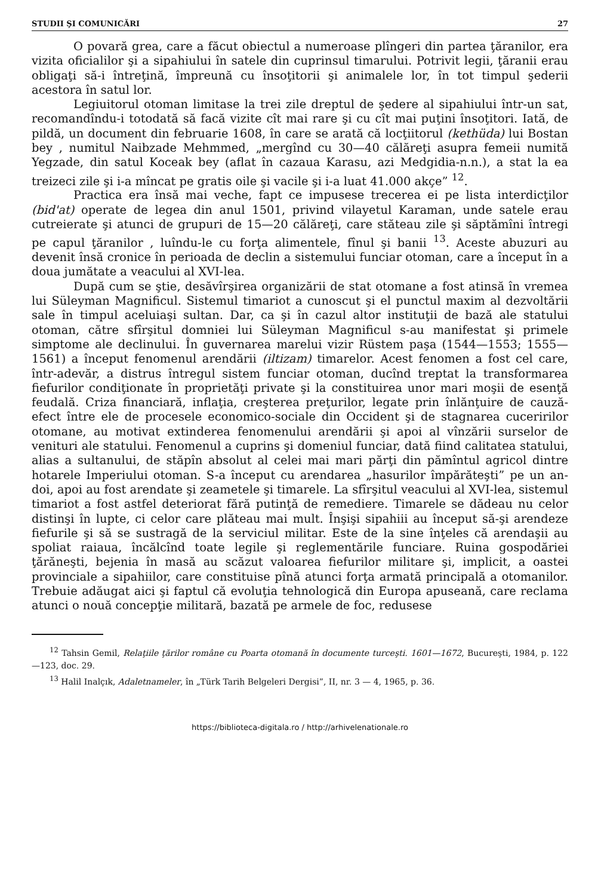STUDII ŞI COMUNICĂRI 27
O povară grea, care a făcut obiectul a numeroase plîngeri din partea ţăranilor, era vizita oficialilor şi a sipahiului în satele din cuprinsul timarului. Potrivit legii, ţăranii erau obligaţi să-i întreţină, împreună cu însoţitorii şi animalele lor, în tot timpul şederii acestora în satul lor.
Legiuitorul otoman limitase la trei zile dreptul de şedere al sipahiului într-un sat, recomandîndu-i totodată să facă vizite cît mai rare şi cu cît mai puţini însoţitori. Iată, de pildă, un document din februarie 1608, în care se arată că locţiitorul (kethüda) lui Bostan bey , numitul Naibzade Mehmmed, „mergînd cu 30—40 călăreţi asupra femeii numită Yegzade, din satul Koceak bey (aflat în cazaua Karasu, azi Medgidia-n.n.), a stat la ea treizeci zile şi i-a mîncat pe gratis oile şi vacile şi i-a luat 41.000 akçe” <sup>12</sup>.
Practica era însă mai veche, fapt ce impusese trecerea ei pe lista interdicţilor (bid'at) operate de legea din anul 1501, privind vilayetul Karaman, unde satele erau cutreierate şi atunci de grupuri de 15—20 călăreţi, care stăteau zile şi săptămîni întregi pe capul ţăranilor , luîndu-le cu forţa alimentele, fînul şi banii <sup>13</sup>. Aceste abuzuri au devenit însă cronice în perioada de declin a sistemului funciar otoman, care a început în a doua jumătate a veacului al XVI-lea.
După cum se ştie, desăvîrşirea organizării de stat otomane a fost atinsă în vremea lui Süleyman Magnificul. Sistemul timariot a cunoscut şi el punctul maxim al dezvoltării sale în timpul aceluiaşi sultan. Dar, ca şi în cazul altor instituţii de bază ale statului otoman, către sfîrşitul domniei lui Süleyman Magnificul s-au manifestat şi primele simptome ale declinului. În guvernarea marelui vizir Rüstem paşa (1544—1553; 1555—1561) a început fenomenul arendării (iltizam) timarelor. Acest fenomen a fost cel care, într-adevăr, a distrus întregul sistem funciar otoman, ducînd treptat la transformarea fiefurilor condiţionate în proprietăţi private şi la constituirea unor mari moşii de esenţă feudală. Criza financiară, inflaţia, creşterea preţurilor, legate prin înlănţuire de cauză-efect între ele de procesele economico-sociale din Occident şi de stagnarea cuceririlor otomane, au motivat extinderea fenomenului arendării şi apoi al vînzării surselor de venituri ale statului. Fenomenul a cuprins şi domeniul funciar, dată fiind calitatea statului, alias a sultanului, de stăpîn absolut al celei mai mari părţi din pămîntul agricol dintre hotarele Imperiului otoman. S-a început cu arendarea „hasurilor împărăteşti” pe un an-doi, apoi au fost arendate şi zeametele şi timarele. La sfîrşitul veacului al XVI-lea, sistemul timariot a fost astfel deteriorat fără putinţă de remediere. Timarele se dădeau nu celor distinşi în lupte, ci celor care plăteau mai mult. Înşişi sipahiii au început să-şi arendeze fiefurile şi să se sustragă de la serviciul militar. Este de la sine înţeles că arendaşii au spoliat raiaua, încălcînd toate legile şi reglementările funciare. Ruina gospodăriei ţărăneşti, bejenia în masă au scăzut valoarea fiefurilor militare şi, implicit, a oastei provinciale a sipahiilor, care constituise pînă atunci forţa armată principală a otomanilor. Trebuie adăugat aici şi faptul că evoluţia tehnologică din Europa apuseană, care reclama atunci o nouă concepţie militară, bazată pe armele de foc, redusese
<sup>12</sup> Tahsin Gemil, Relaţiile ţărilor române cu Poarta otomană în documente turceşti. 1601—1672, Bucureşti, 1984, p. 122—123, doc. 29.
<sup>13</sup> Halil Inalçık, Adaletnameler, în „Türk Tarih Belgeleri Dergisi”, II, nr. 3 — 4, 1965, p. 36.
https://biblioteca-digitala.ro / http://arhivelenationale.ro